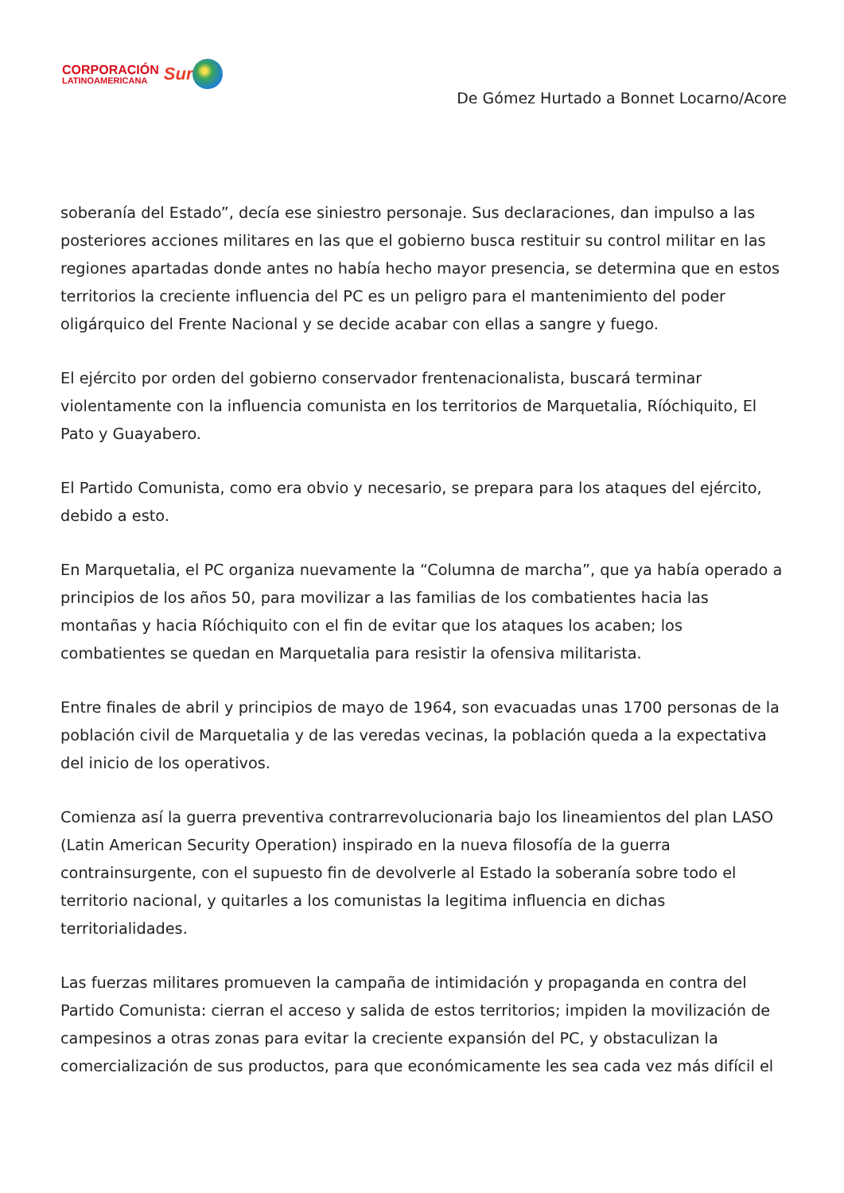CORPORACIÓN
LATINOAMERICANA
Sur
De Gómez Hurtado a Bonnet Locarno/Acore
soberanía del Estado”, decía ese siniestro personaje. Sus declaraciones, dan impulso a las posteriores acciones militares en las que el gobierno busca restituir su control militar en las regiones apartadas donde antes no había hecho mayor presencia, se determina que en estos territorios la creciente influencia del PC es un peligro para el mantenimiento del poder oligárquico del Frente Nacional y se decide acabar con ellas a sangre y fuego.
El ejército por orden del gobierno conservador frentenacionalista, buscará terminar violentamente con la influencia comunista en los territorios de Marquetalia, Ríóchiquito, El Pato y Guayabero.
El Partido Comunista, como era obvio y necesario, se prepara para los ataques del ejército, debido a esto.
En Marquetalia, el PC organiza nuevamente la “Columna de marcha”, que ya había operado a principios de los años 50, para movilizar a las familias de los combatientes hacia las montañas y hacia Ríóchiquito con el fin de evitar que los ataques los acaben; los combatientes se quedan en Marquetalia para resistir la ofensiva militarista.
Entre finales de abril y principios de mayo de 1964, son evacuadas unas 1700 personas de la población civil de Marquetalia y de las veredas vecinas, la población queda a la expectativa del inicio de los operativos.
Comienza así la guerra preventiva contrarrevolucionaria bajo los lineamientos del plan LASO (Latin American Security Operation) inspirado en la nueva filosofía de la guerra contrainsurgente, con el supuesto fin de devolverle al Estado la soberanía sobre todo el territorio nacional, y quitarles a los comunistas la legitima influencia en dichas territorialidades.
Las fuerzas militares promueven la campaña de intimidación y propaganda en contra del Partido Comunista: cierran el acceso y salida de estos territorios; impiden la movilización de campesinos a otras zonas para evitar la creciente expansión del PC, y obstaculizan la comercialización de sus productos, para que económicamente les sea cada vez más difícil el